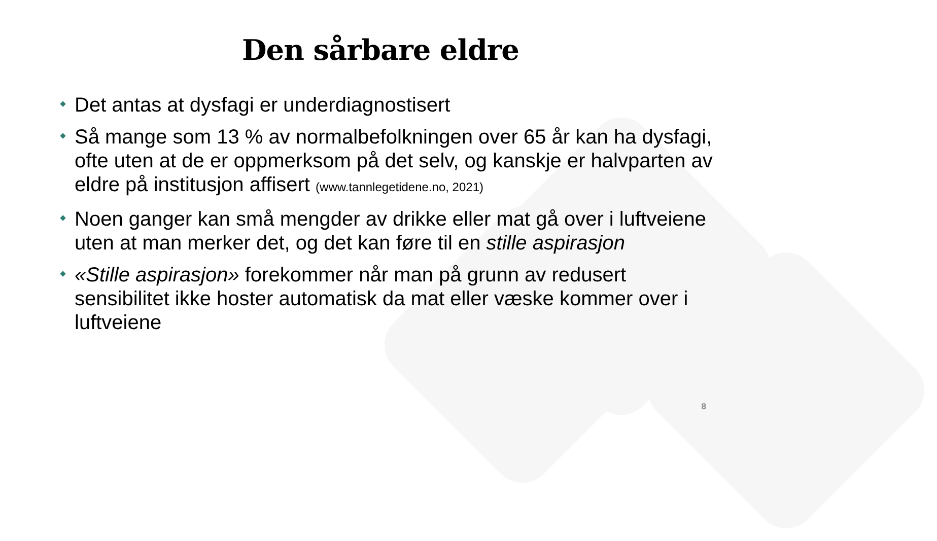Den sårbare eldre
Det antas at dysfagi er underdiagnostisert
Så mange som 13 % av normalbefolkningen over 65 år kan ha dysfagi, ofte uten at de er oppmerksom på det selv, og kanskje er halvparten av eldre på institusjon affisert (www.tannlegetidene.no, 2021)
Noen ganger kan små mengder av drikke eller mat gå over i luftveiene uten at man merker det, og det kan føre til en stille aspirasjon
«Stille aspirasjon» forekommer når man på grunn av redusert sensibilitet ikke hoster automatisk da mat eller væske kommer over i luftveiene
8